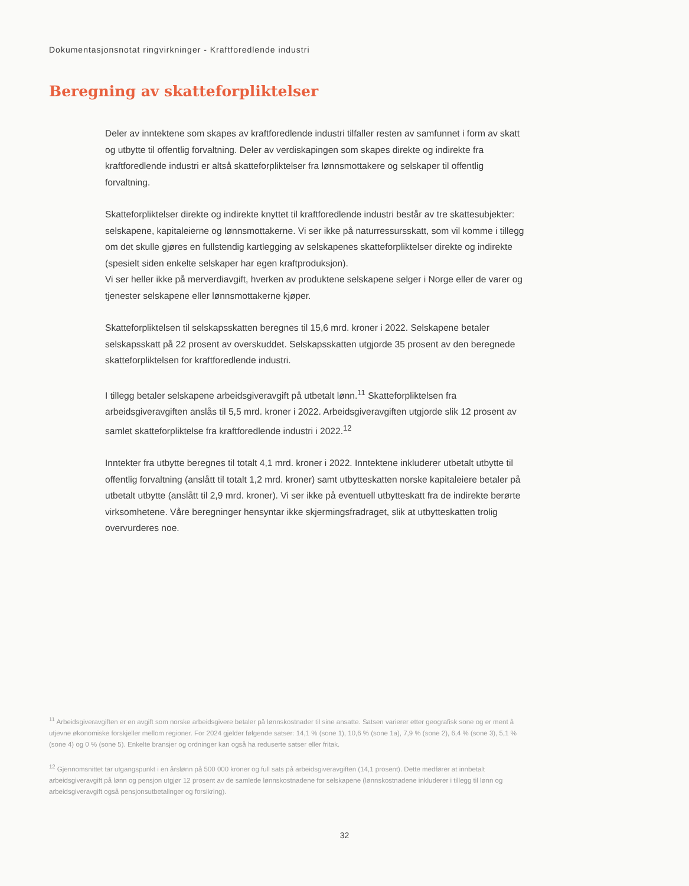Dokumentasjonsnotat ringvirkninger - Kraftforedlende industri
Beregning av skatteforpliktelser
Deler av inntektene som skapes av kraftforedlende industri tilfaller resten av samfunnet i form av skatt og utbytte til offentlig forvaltning. Deler av verdiskapingen som skapes direkte og indirekte fra kraftforedlende industri er altså skatteforpliktelser fra lønnsmottakere og selskaper til offentlig forvaltning.
Skatteforpliktelser direkte og indirekte knyttet til kraftforedlende industri består av tre skattesubjekter: selskapene, kapitaleierne og lønnsmottakerne. Vi ser ikke på naturressursskatt, som vil komme i tillegg om det skulle gjøres en fullstendig kartlegging av selskapenes skatteforpliktelser direkte og indirekte (spesielt siden enkelte selskaper har egen kraftproduksjon).
Vi ser heller ikke på merverdiavgift, hverken av produktene selskapene selger i Norge eller de varer og tjenester selskapene eller lønnsmottakerne kjøper.
Skatteforpliktelsen til selskapsskatten beregnes til 15,6 mrd. kroner i 2022. Selskapene betaler selskapsskatt på 22 prosent av overskuddet. Selskapsskatten utgjorde 35 prosent av den beregnede skatteforpliktelsen for kraftforedlende industri.
I tillegg betaler selskapene arbeidsgiveravgift på utbetalt lønn.<sup>11</sup> Skatteforpliktelsen fra arbeidsgiveravgiften anslås til 5,5 mrd. kroner i 2022. Arbeidsgiveravgiften utgjorde slik 12 prosent av samlet skatteforpliktelse fra kraftforedlende industri i 2022.<sup>12</sup>
Inntekter fra utbytte beregnes til totalt 4,1 mrd. kroner i 2022. Inntektene inkluderer utbetalt utbytte til offentlig forvaltning (anslått til totalt 1,2 mrd. kroner) samt utbytteskatten norske kapitaleiere betaler på utbetalt utbytte (anslått til 2,9 mrd. kroner). Vi ser ikke på eventuell utbytteskatt fra de indirekte berørte virksomhetene. Våre beregninger hensyntar ikke skjermingsfradraget, slik at utbytteskatten trolig overvurderes noe.
<sup>11</sup> Arbeidsgiveravgiften er en avgift som norske arbeidsgivere betaler på lønnskostnader til sine ansatte. Satsen varierer etter geografisk sone og er ment å utjevne økonomiske forskjeller mellom regioner. For 2024 gjelder følgende satser: 14,1 % (sone 1), 10,6 % (sone 1a), 7,9 % (sone 2), 6,4 % (sone 3), 5,1 % (sone 4) og 0 % (sone 5). Enkelte bransjer og ordninger kan også ha reduserte satser eller fritak.
<sup>12</sup> Gjennomsnittet tar utgangspunkt i en årslønn på 500 000 kroner og full sats på arbeidsgiveravgiften (14,1 prosent). Dette medfører at innbetalt arbeidsgiveravgift på lønn og pensjon utgjør 12 prosent av de samlede lønnskostnadene for selskapene (lønnskostnadene inkluderer i tillegg til lønn og arbeidsgiveravgift også pensjonsutbetalinger og forsikring).
32